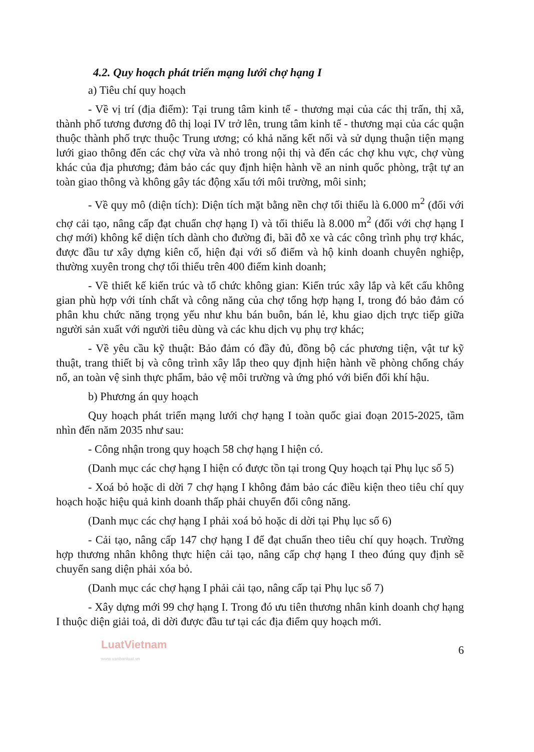4.2. Quy hoạch phát triển mạng lưới chợ hạng I
a) Tiêu chí quy hoạch
- Về vị trí (địa điểm): Tại trung tâm kinh tế - thương mại của các thị trấn, thị xã, thành phố tương đương đô thị loại IV trở lên, trung tâm kinh tế - thương mại của các quận thuộc thành phố trực thuộc Trung ương; có khả năng kết nối và sử dụng thuận tiện mạng lưới giao thông đến các chợ vừa và nhỏ trong nội thị và đến các chợ khu vực, chợ vùng khác của địa phương; đảm bảo các quy định hiện hành về an ninh quốc phòng, trật tự an toàn giao thông và không gây tác động xấu tới môi trường, môi sinh;
- Về quy mô (diện tích): Diện tích mặt bằng nền chợ tối thiểu là 6.000 m<sup>2</sup> (đối với chợ cải tạo, nâng cấp đạt chuẩn chợ hạng I) và tối thiểu là 8.000 m<sup>2</sup> (đối với chợ hạng I chợ mới) không kể diện tích dành cho đường đi, bãi đỗ xe và các công trình phụ trợ khác, được đầu tư xây dựng kiên cố, hiện đại với số điểm và hộ kinh doanh chuyên nghiệp, thường xuyên trong chợ tối thiểu trên 400 điểm kinh doanh;
- Về thiết kế kiến trúc và tổ chức không gian: Kiến trúc xây lắp và kết cấu không gian phù hợp với tính chất và công năng của chợ tổng hợp hạng I, trong đó bảo đảm có phân khu chức năng trọng yếu như khu bán buôn, bán lẻ, khu giao dịch trực tiếp giữa người sản xuất với người tiêu dùng và các khu dịch vụ phụ trợ khác;
- Về yêu cầu kỹ thuật: Bảo đảm có đầy đủ, đồng bộ các phương tiện, vật tư kỹ thuật, trang thiết bị và công trình xây lắp theo quy định hiện hành về phòng chống cháy nổ, an toàn vệ sinh thực phẩm, bảo vệ môi trường và ứng phó với biến đổi khí hậu.
b) Phương án quy hoạch
Quy hoạch phát triển mạng lưới chợ hạng I toàn quốc giai đoạn 2015-2025, tầm nhìn đến năm 2035 như sau:
- Công nhận trong quy hoạch 58 chợ hạng I hiện có.
(Danh mục các chợ hạng I hiện có được tồn tại trong Quy hoạch tại Phụ lục số 5)
- Xoá bỏ hoặc di dời 7 chợ hạng I không đảm bảo các điều kiện theo tiêu chí quy hoạch hoặc hiệu quả kinh doanh thấp phải chuyển đổi công năng.
(Danh mục các chợ hạng I phải xoá bỏ hoặc di dời tại Phụ lục số 6)
- Cải tạo, nâng cấp 147 chợ hạng I để đạt chuẩn theo tiêu chí quy hoạch. Trường hợp thương nhân không thực hiện cải tạo, nâng cấp chợ hạng I theo đúng quy định sẽ chuyển sang diện phải xóa bỏ.
(Danh mục các chợ hạng I phải cải tạo, nâng cấp tại Phụ lục số 7)
- Xây dựng mới 99 chợ hạng I. Trong đó ưu tiên thương nhân kinh doanh chợ hạng I thuộc diện giải toả, di dời được đầu tư tại các địa điểm quy hoạch mới.
LuatVietnam www.vanbanluat.vn 6